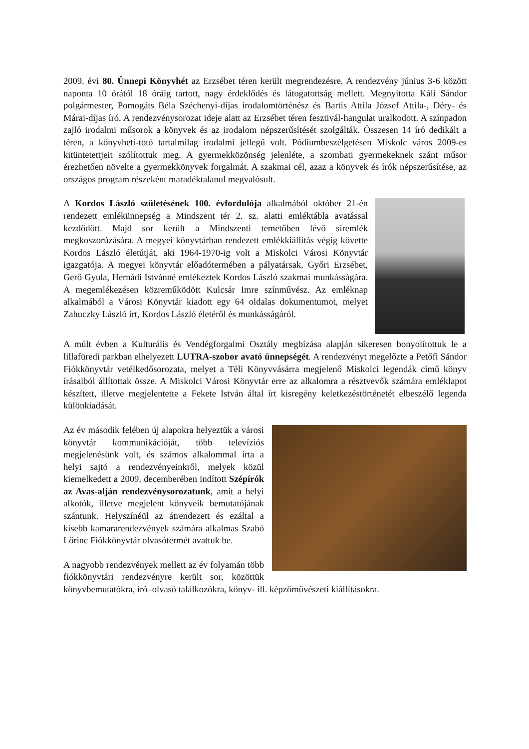2009. évi 80. Ünnepi Könyvhét az Erzsébet téren került megrendezésre. A rendezvény június 3-6 között naponta 10 órától 18 óráig tartott, nagy érdeklődés és látogatottság mellett. Megnyitotta Káli Sándor polgármester, Pomogáts Béla Széchenyi-díjas irodalomtörténész és Bartis Attila József Attila-, Déry- és Márai-díjas író. A rendezvénysorozat ideje alatt az Erzsébet téren fesztivál-hangulat uralkodott. A színpadon zajló irodalmi műsorok a könyvek és az irodalom népszerűsítését szolgálták. Összesen 14 író dedikált a téren, a könyvheti-totó tartalmilag irodalmi jellegű volt. Pódiumbeszélgetésen Miskolc város 2009-es kitüntetettjeit szólítottuk meg. A gyermekközönség jelenléte, a szombati gyermekeknek szánt műsor érezhetően növelte a gyermekkönyvek forgalmát. A szakmai cél, azaz a könyvek és írók népszerűsítése, az országos program részeként maradéktalanul megvalósult.
A Kordos László születésének 100. évfordulója alkalmából október 21-én rendezett emlékünnepség a Mindszent tér 2. sz. alatti emléktábla avatással kezdődött. Majd sor került a Mindszenti temetőben lévő síremlék megkoszorúzására. A megyei könyvtárban rendezett emlékkiállítás végig követte Kordos László életútját, aki 1964-1970-ig volt a Miskolci Városi Könyvtár igazgatója. A megyei könyvtár előadótermében a pályatársak, Győri Erzsébet, Gerő Gyula, Hernádi Istvánné emlékeztek Kordos László szakmai munkásságára. A megemlékezésen közreműködött Kulcsár Imre színművész. Az emléknap alkalmából a Városi Könyvtár kiadott egy 64 oldalas dokumentumot, melyet Zahuczky László írt, Kordos László életéről és munkásságáról.
A múlt évben a Kulturális és Vendégforgalmi Osztály megbízása alapján sikeresen bonyolítottuk le a lillafüredi parkban elhelyezett LUTRA-szobor avató ünnepségét. A rendezvényt megelőzte a Petőfi Sándor Fiókkönyvtár vetélkedősorozata, melyet a Téli Könyvvásárra megjelenő Miskolci legendák című könyv írásaiból állítottak össze. A Miskolci Városi Könyvtár erre az alkalomra a résztvevők számára emléklapot készített, illetve megjelentette a Fekete István által írt kisregény keletkezéstörténetét elbeszélő legenda különkiadását.
Az év második felében új alapokra helyeztük a városi könyvtár kommunikációját, több televíziós megjelenésünk volt, és számos alkalommal írta a helyi sajtó a rendezvényeinkről, melyek közül kiemelkedett a 2009. decemberében indított Szépírók az Avas-alján rendezvénysorozatunk, amit a helyi alkotók, illetve megjelent könyveik bemutatójának szántunk. Helyszínéül az átrendezett és ezáltal a kisebb kamararendezvények számára alkalmas Szabó Lőrinc Fiókkönyvtár olvasótermét avattuk be.
A nagyobb rendezvények mellett az év folyamán több fiókkönyvtári rendezvényre került sor, közöttük könyvbemutatókra, író–olvasó találkozókra, könyv- ill. képzőművészeti kiállításokra.